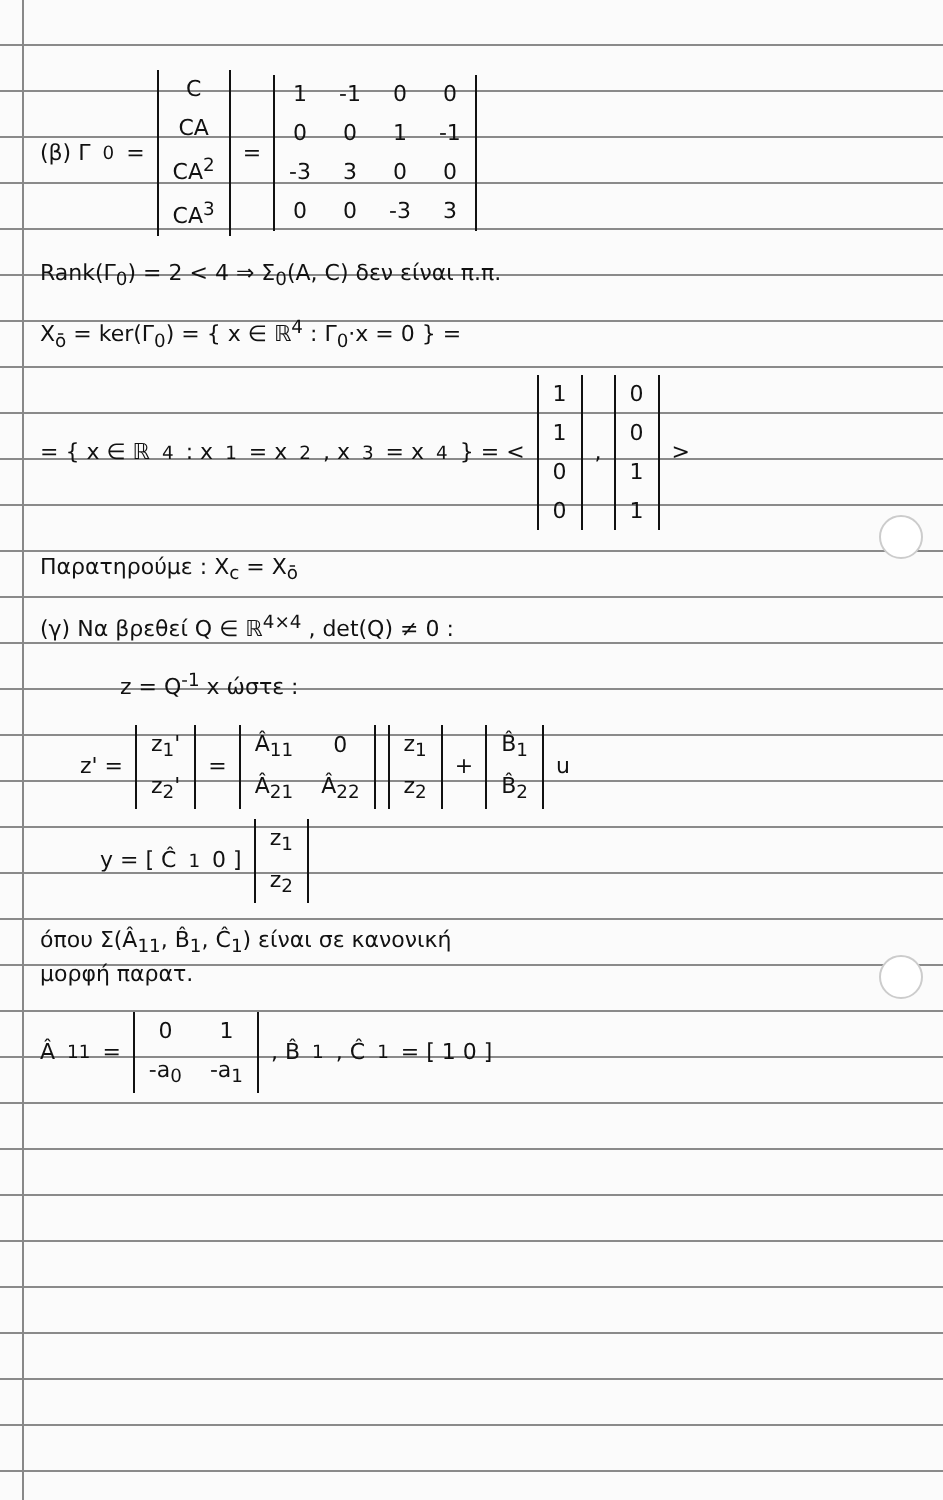(β) Γ<sub>0</sub> =
| C |
| CA |
| CA<sup>2</sup> |
| CA<sup>3</sup> |
=
| 1 | -1 | 0 | 0 |
| 0 | 0 | 1 | -1 |
| -3 | 3 | 0 | 0 |
| 0 | 0 | -3 | 3 |
Rank(Γ<sub>0</sub>) = 2 < 4 ⇒ Σ<sub>0</sub>(A, C) δεν είναι π.π.
X<sub>ō</sub> = ker(Γ<sub>0</sub>) = { x ∈ ℝ<sup>4</sup> : Γ<sub>0</sub>·x = 0 } =
= { x ∈ ℝ<sup>4</sup> : x<sub>1</sub> = x<sub>2</sub> , x<sub>3</sub> = x<sub>4</sub> } = <
| 1 |
| 1 |
| 0 |
| 0 |
,
| 0 |
| 0 |
| 1 |
| 1 |
>
Παρατηρούμε : X<sub>c</sub> = X<sub>ō</sub>
(γ) Να βρεθεί Q ∈ ℝ<sup>4×4</sup> , det(Q) ≠ 0 :
z = Q<sup>-1</sup> x ώστε :
z' =
| z<sub>1</sub>' |
| z<sub>2</sub>' |
=
| Â<sub>11</sub> | 0 |
| Â<sub>21</sub> | Â<sub>22</sub> |
| z<sub>1</sub> |
| z<sub>2</sub> |
+
| B̂<sub>1</sub> |
| B̂<sub>2</sub> |
u
y = [ Ĉ<sub>1</sub> 0 ]
| z<sub>1</sub> |
| z<sub>2</sub> |
όπου Σ(Â<sub>11</sub>, B̂<sub>1</sub>, Ĉ<sub>1</sub>) είναι σε κανονική
μορφή παρατ.
Â<sub>11</sub> =
| 0 | 1 |
| -a<sub>0</sub> | -a<sub>1</sub> |
, B̂<sub>1</sub> , Ĉ<sub>1</sub> = [ 1 0 ]